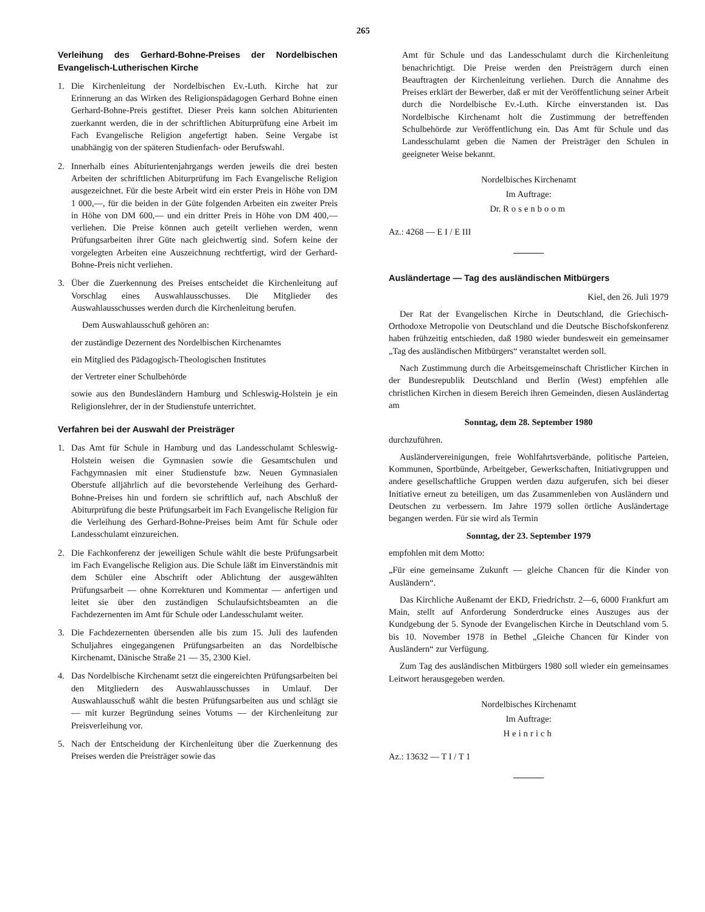265
Verleihung des Gerhard-Bohne-Preises der Nordelbischen Evangelisch-Lutherischen Kirche
1. Die Kirchenleitung der Nordelbischen Ev.-Luth. Kirche hat zur Erinnerung an das Wirken des Religionspädagogen Gerhard Bohne einen Gerhard-Bohne-Preis gestiftet. Dieser Preis kann solchen Abiturienten zuerkannt werden, die in der schriftlichen Abiturprüfung eine Arbeit im Fach Evangelische Religion angefertigt haben. Seine Vergabe ist unabhängig von der späteren Studienfach- oder Berufswahl.
2. Innerhalb eines Abiturientenjahrgangs werden jeweils die drei besten Arbeiten der schriftlichen Abiturprüfung im Fach Evangelische Religion ausgezeichnet. Für die beste Arbeit wird ein erster Preis in Höhe von DM 1 000,—, für die beiden in der Güte folgenden Arbeiten ein zweiter Preis in Höhe von DM 600,— und ein dritter Preis in Höhe von DM 400,— verliehen. Die Preise können auch geteilt verliehen werden, wenn Prüfungsarbeiten ihrer Güte nach gleichwertig sind. Sofern keine der vorgelegten Arbeiten eine Auszeichnung rechtfertigt, wird der Gerhard-Bohne-Preis nicht verliehen.
3. Über die Zuerkennung des Preises entscheidet die Kirchenleitung auf Vorschlag eines Auswahlausschusses. Die Mitglieder des Auswahlausschusses werden durch die Kirchenleitung berufen.
Dem Auswahlausschuß gehören an:
der zuständige Dezernent des Nordelbischen Kirchenamtes
ein Mitglied des Pädagogisch-Theologischen Institutes
der Vertreter einer Schulbehörde
sowie aus den Bundesländern Hamburg und Schleswig-Holstein je ein Religionslehrer, der in der Studienstufe unterrichtet.
Verfahren bei der Auswahl der Preisträger
1. Das Amt für Schule in Hamburg und das Landesschulamt Schleswig-Holstein weisen die Gymnasien sowie die Gesamtschulen und Fachgymnasien mit einer Studienstufe bzw. Neuen Gymnasialen Oberstufe alljährlich auf die bevorstehende Verleihung des Gerhard-Bohne-Preises hin und fordern sie schriftlich auf, nach Abschluß der Abiturprüfung die beste Prüfungsarbeit im Fach Evangelische Religion für die Verleihung des Gerhard-Bohne-Preises beim Amt für Schule oder Landesschulamt einzureichen.
2. Die Fachkonferenz der jeweiligen Schule wählt die beste Prüfungsarbeit im Fach Evangelische Religion aus. Die Schule läßt im Einverständnis mit dem Schüler eine Abschrift oder Ablichtung der ausgewählten Prüfungsarbeit — ohne Korrekturen und Kommentar — anfertigen und leitet sie über den zuständigen Schulaufsichtsbeamten an die Fachdezernenten im Amt für Schule oder Landesschulamt weiter.
3. Die Fachdezernenten übersenden alle bis zum 15. Juli des laufenden Schuljahres eingegangenen Prüfungsarbeiten an das Nordelbische Kirchenamt, Dänische Straße 21 — 35, 2300 Kiel.
4. Das Nordelbische Kirchenamt setzt die eingereichten Prüfungsarbeiten bei den Mitgliedern des Auswahlausschusses in Umlauf. Der Auswahlausschuß wählt die besten Prüfungsarbeiten aus und schlägt sie — mit kurzer Begründung seines Votums — der Kirchenleitung zur Preisverleihung vor.
5. Nach der Entscheidung der Kirchenleitung über die Zuerkennung des Preises werden die Preisträger sowie das
Amt für Schule und das Landesschulamt durch die Kirchenleitung benachrichtigt. Die Preise werden den Preisträgern durch einen Beauftragten der Kirchenleitung verliehen. Durch die Annahme des Preises erklärt der Bewerber, daß er mit der Veröffentlichung seiner Arbeit durch die Nordelbische Ev.-Luth. Kirche einverstanden ist. Das Nordelbische Kirchenamt holt die Zustimmung der betreffenden Schulbehörde zur Veröffentlichung ein. Das Amt für Schule und das Landesschulamt geben die Namen der Preisträger den Schulen in geeigneter Weise bekannt.
Nordelbisches Kirchenamt
Im Auftrage:
Dr. Rosenboom
Az.: 4268 — E I / E III
Ausländertage — Tag des ausländischen Mitbürgers
Kiel, den 26. Juli 1979
Der Rat der Evangelischen Kirche in Deutschland, die Griechisch-Orthodoxe Metropolie von Deutschland und die Deutsche Bischofskonferenz haben frühzeitig entschieden, daß 1980 wieder bundesweit ein gemeinsamer „Tag des ausländischen Mitbürgers“ veranstaltet werden soll.
Nach Zustimmung durch die Arbeitsgemeinschaft Christlicher Kirchen in der Bundesrepublik Deutschland und Berlin (West) empfehlen alle christlichen Kirchen in diesem Bereich ihren Gemeinden, diesen Ausländertag am
Sonntag, dem 28. September 1980
durchzuführen.
Ausländervereinigungen, freie Wohlfahrtsverbände, politische Parteien, Kommunen, Sportbünde, Arbeitgeber, Gewerkschaften, Initiativgruppen und andere gesellschaftliche Gruppen werden dazu aufgerufen, sich bei dieser Initiative erneut zu beteiligen, um das Zusammenleben von Ausländern und Deutschen zu verbessern. Im Jahre 1979 sollen örtliche Ausländertage begangen werden. Für sie wird als Termin
Sonntag, der 23. September 1979
empfohlen mit dem Motto:
„Für eine gemeinsame Zukunft — gleiche Chancen für die Kinder von Ausländern“.
Das Kirchliche Außenamt der EKD, Friedrichstr. 2—6, 6000 Frankfurt am Main, stellt auf Anforderung Sonderdrucke eines Auszuges aus der Kundgebung der 5. Synode der Evangelischen Kirche in Deutschland vom 5. bis 10. November 1978 in Bethel „Gleiche Chancen für Kinder von Ausländern“ zur Verfügung.
Zum Tag des ausländischen Mitbürgers 1980 soll wieder ein gemeinsames Leitwort herausgegeben werden.
Nordelbisches Kirchenamt
Im Auftrage:
Heinrich
Az.: 13632 — T I / T 1